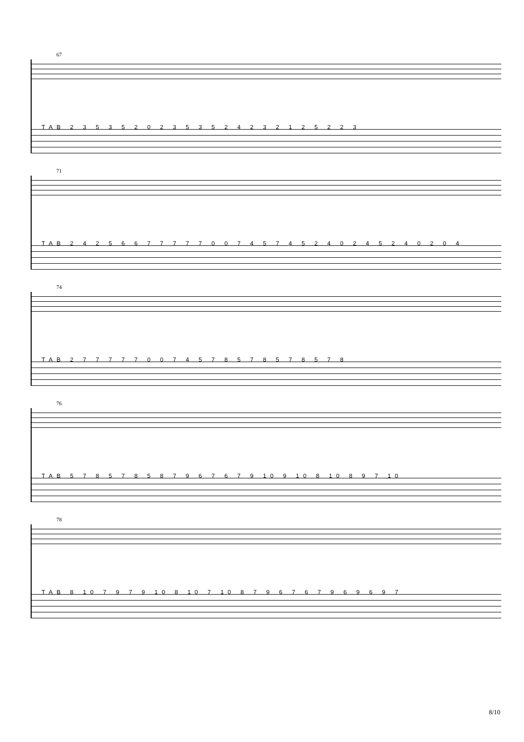67
TAB 2 3 5 3 5 2 0 2 3 5 3 5 2 4 2 3 2 1 2 5 2 2 3
71
TAB 2 4 2 5 6 6 7 7 7 7 7 0 0 7 4 5 7 4 5 2 4 0 2 4 5 2 4 0 2 0 4
74
TAB 2 7 7 7 7 7 0 0 7 4 5 7 8 5 7 8 5 7 8 5 7 8
76
TAB 5 7 8 5 7 8 5 8 7 9 6 7 6 7 9 10 9 10 8 10 8 9 7 10
78
TAB 8 10 7 9 7 9 10 8 10 7 10 8 7 9 6 7 6 7 9 6 9 6 9 7
8/10